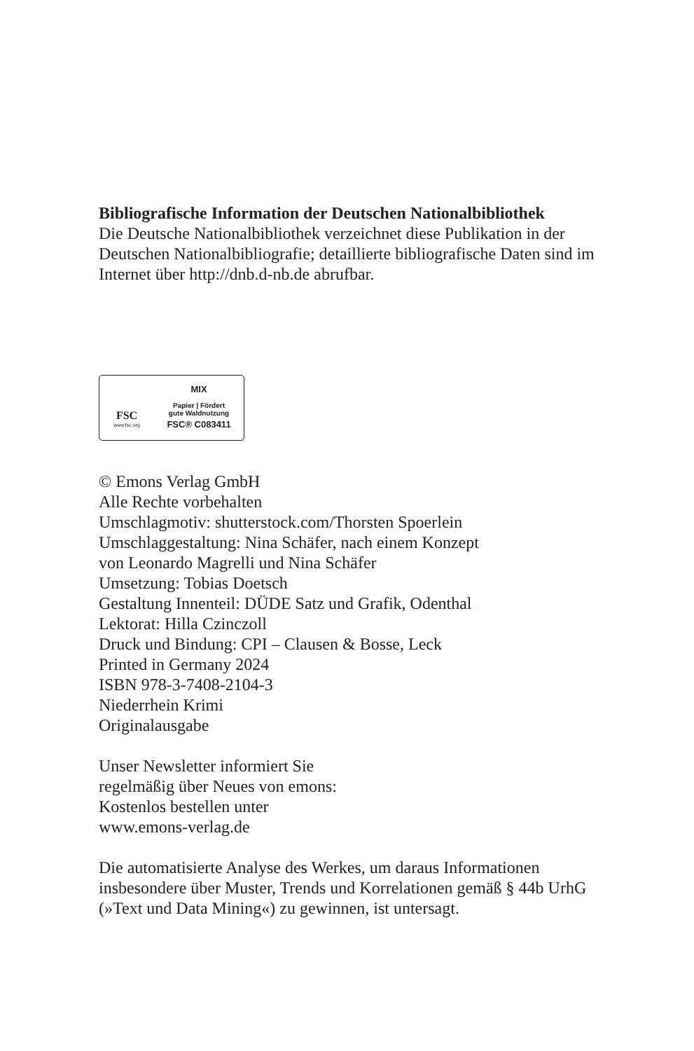Bibliografische Information der Deutschen Nationalbibliothek
Die Deutsche Nationalbibliothek verzeichnet diese Publikation in der Deutschen Nationalbibliografie; detaillierte bibliografische Daten sind im Internet über http://dnb.d-nb.de abrufbar.
FSC
www.fsc.org
MIX
Papier | Fördert
gute Waldnutzung
FSC® C083411
© Emons Verlag GmbH
Alle Rechte vorbehalten
Umschlagmotiv: shutterstock.com/Thorsten Spoerlein
Umschlaggestaltung: Nina Schäfer, nach einem Konzept
von Leonardo Magrelli und Nina Schäfer
Umsetzung: Tobias Doetsch
Gestaltung Innenteil: DÜDE Satz und Grafik, Odenthal
Lektorat: Hilla Czinczoll
Druck und Bindung: CPI – Clausen & Bosse, Leck
Printed in Germany 2024
ISBN 978-3-7408-2104-3
Niederrhein Krimi
Originalausgabe
Unser Newsletter informiert Sie
regelmäßig über Neues von emons:
Kostenlos bestellen unter
www.emons-verlag.de
Die automatisierte Analyse des Werkes, um daraus Informationen insbesondere über Muster, Trends und Korrelationen gemäß § 44b UrhG (»Text und Data Mining«) zu gewinnen, ist untersagt.